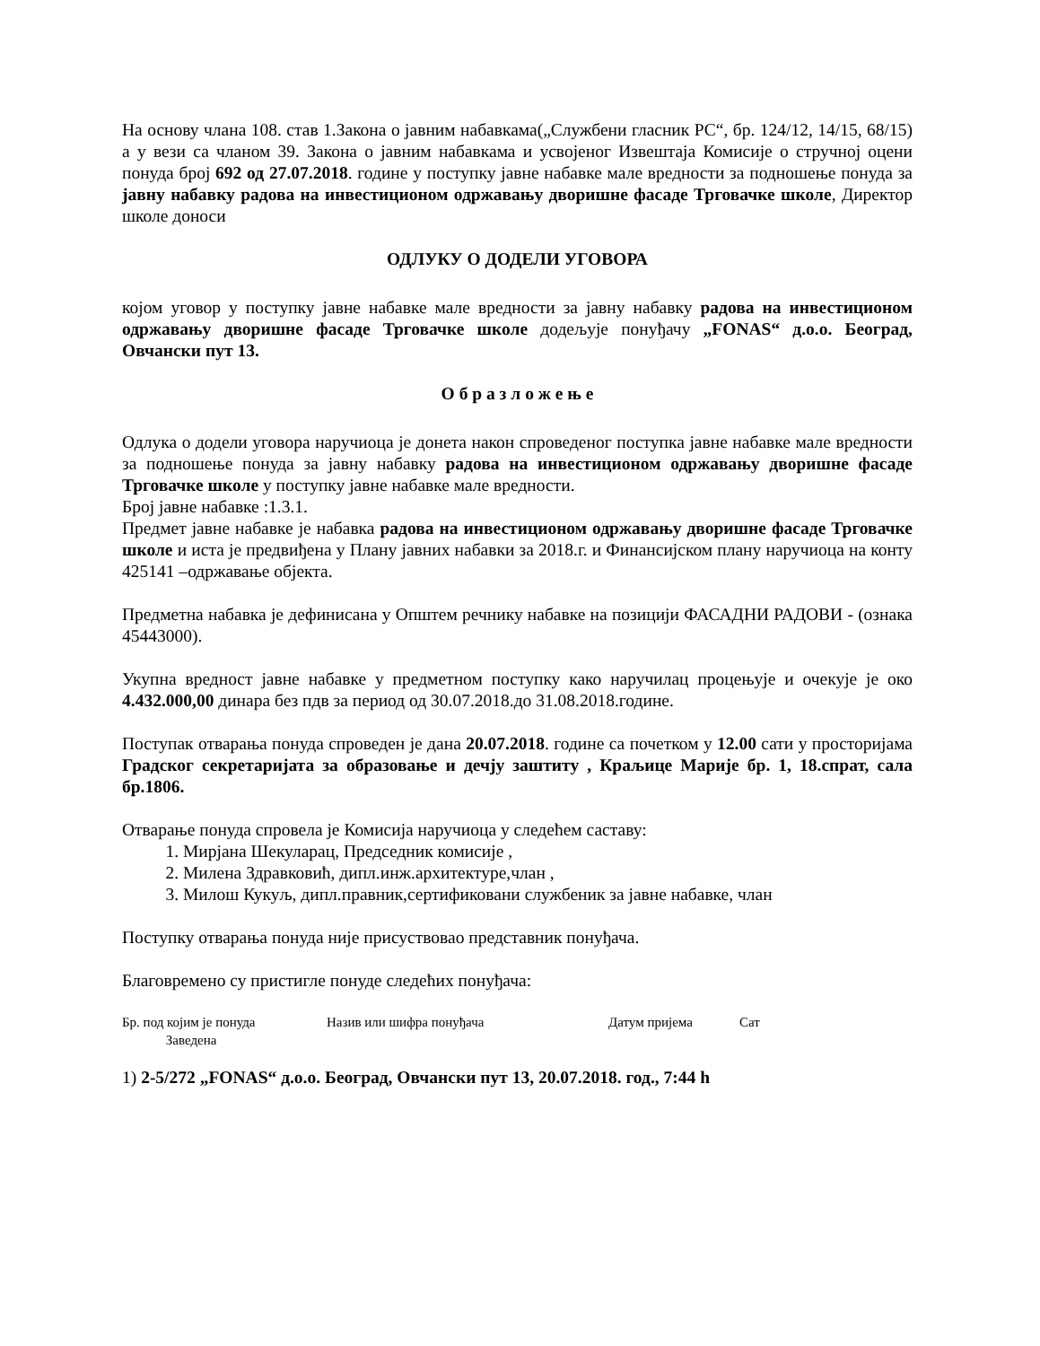На основу члана 108. став 1.Закона о јавним набавкама(„Службени гласник РС“, бр. 124/12, 14/15, 68/15) а у вези са чланом 39. Закона о јавним набавкама и усвојеног Извештаја Комисије о стручној оцени понуда број 692 од 27.07.2018. године у поступку јавне набавке мале вредности за подношење понуда за јавну набавку радова на инвестиционом одржавању дворишне фасаде Трговачке школе, Директор школе доноси
ОДЛУКУ О ДОДЕЛИ УГОВОРА
којом уговор у поступку јавне набавке мале вредности за јавну набавку радова на инвестиционом одржавању дворишне фасаде Трговачке школе додељује понуђачу „FONAS“ д.о.о. Београд, Овчански пут 13.
О б р а з л о ж е њ е
Одлука о додели уговора наручиоца је донета након спроведеног поступка јавне набавке мале вредности за подношење понуда за јавну набавку радова на инвестиционом одржавању дворишне фасаде Трговачке школе у поступку јавне набавке мале вредности.
Број јавне набавке :1.3.1.
Предмет јавне набавке је набавка радова на инвестиционом одржавању дворишне фасаде Трговачке школе и иста је предвиђена у Плану јавних набавки за 2018.г. и Финансијском плану наручиоца на конту 425141 –одржавање објекта.
Предметна набавка је дефинисана у Општем речнику набавке на позицији ФАСАДНИ РАДОВИ - (ознака 45443000).
Укупна вредност јавне набавке у предметном поступку како наручилац процењује и очекује је око 4.432.000,00 динара без пдв за период од 30.07.2018.до 31.08.2018.године.
Поступак отварања понуда спроведен је дана 20.07.2018. године са почетком у 12.00 сати у просторијама Градског секретаријата за образовање и дечју заштиту , Краљице Марије бр. 1, 18.спрат, сала бр.1806.
Отварање понуда спровела је Комисија наручиоца у следећем саставу:
1. Мирјана Шекуларац, Председник комисије ,
2. Милена Здравковић, дипл.инж.архитектуре,члан ,
3. Милош Кукуљ, дипл.правник,сертификовани службеник за јавне набавке, члан
Поступку отварања понуда није присуствовао представник понуђача.
Благовремено су пристигле понуде следећих понуђача:
Бр. под којим је понуда
Заведена
Назив или шифра понуђача
Датум пријема
Сат
1) 2-5/272 „FONAS“ д.о.о. Београд, Овчански пут 13, 20.07.2018. год., 7:44 h